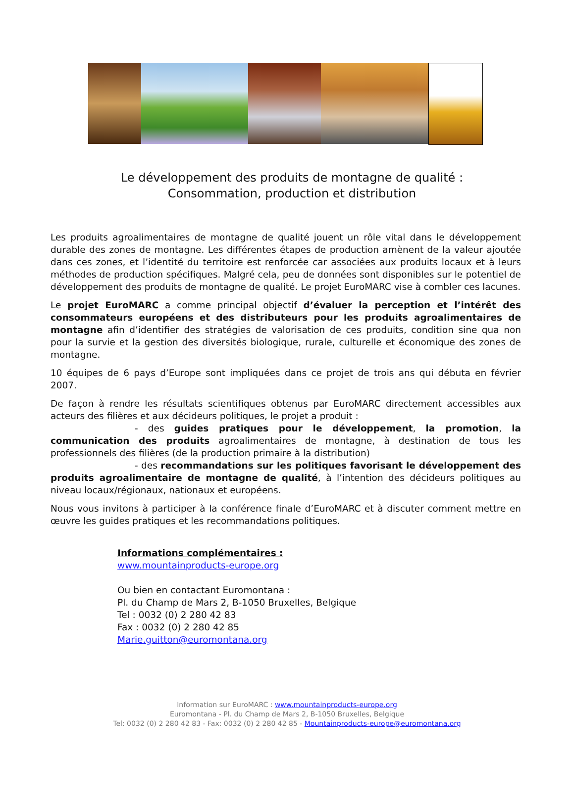Le développement des produits de montagne de qualité :
Consommation, production et distribution
Les produits agroalimentaires de montagne de qualité jouent un rôle vital dans le développement durable des zones de montagne. Les différentes étapes de production amènent de la valeur ajoutée dans ces zones, et l’identité du territoire est renforcée car associées aux produits locaux et à leurs méthodes de production spécifiques. Malgré cela, peu de données sont disponibles sur le potentiel de développement des produits de montagne de qualité. Le projet EuroMARC vise à combler ces lacunes.
Le projet EuroMARC a comme principal objectif d’évaluer la perception et l’intérêt des consommateurs européens et des distributeurs pour les produits agroalimentaires de montagne afin d’identifier des stratégies de valorisation de ces produits, condition sine qua non pour la survie et la gestion des diversités biologique, rurale, culturelle et économique des zones de montagne.
10 équipes de 6 pays d’Europe sont impliquées dans ce projet de trois ans qui débuta en février 2007.
De façon à rendre les résultats scientifiques obtenus par EuroMARC directement accessibles aux acteurs des filières et aux décideurs politiques, le projet a produit :
- des guides pratiques pour le développement, la promotion, la communication des produits agroalimentaires de montagne, à destination de tous les professionnels des filières (de la production primaire à la distribution)
- des recommandations sur les politiques favorisant le développement des produits agroalimentaire de montagne de qualité, à l’intention des décideurs politiques au niveau locaux/régionaux, nationaux et européens.
Nous vous invitons à participer à la conférence finale d’EuroMARC et à discuter comment mettre en œuvre les guides pratiques et les recommandations politiques.
Informations complémentaires :
www.mountainproducts-europe.org
Ou bien en contactant Euromontana :
Pl. du Champ de Mars 2, B-1050 Bruxelles, Belgique
Tel : 0032 (0) 2 280 42 83
Fax : 0032 (0) 2 280 42 85
Marie.guitton@euromontana.org
Information sur EuroMARC : www.mountainproducts-europe.org
Euromontana - Pl. du Champ de Mars 2, B-1050 Bruxelles, Belgique
Tel: 0032 (0) 2 280 42 83 - Fax: 0032 (0) 2 280 42 85 - Mountainproducts-europe@euromontana.org